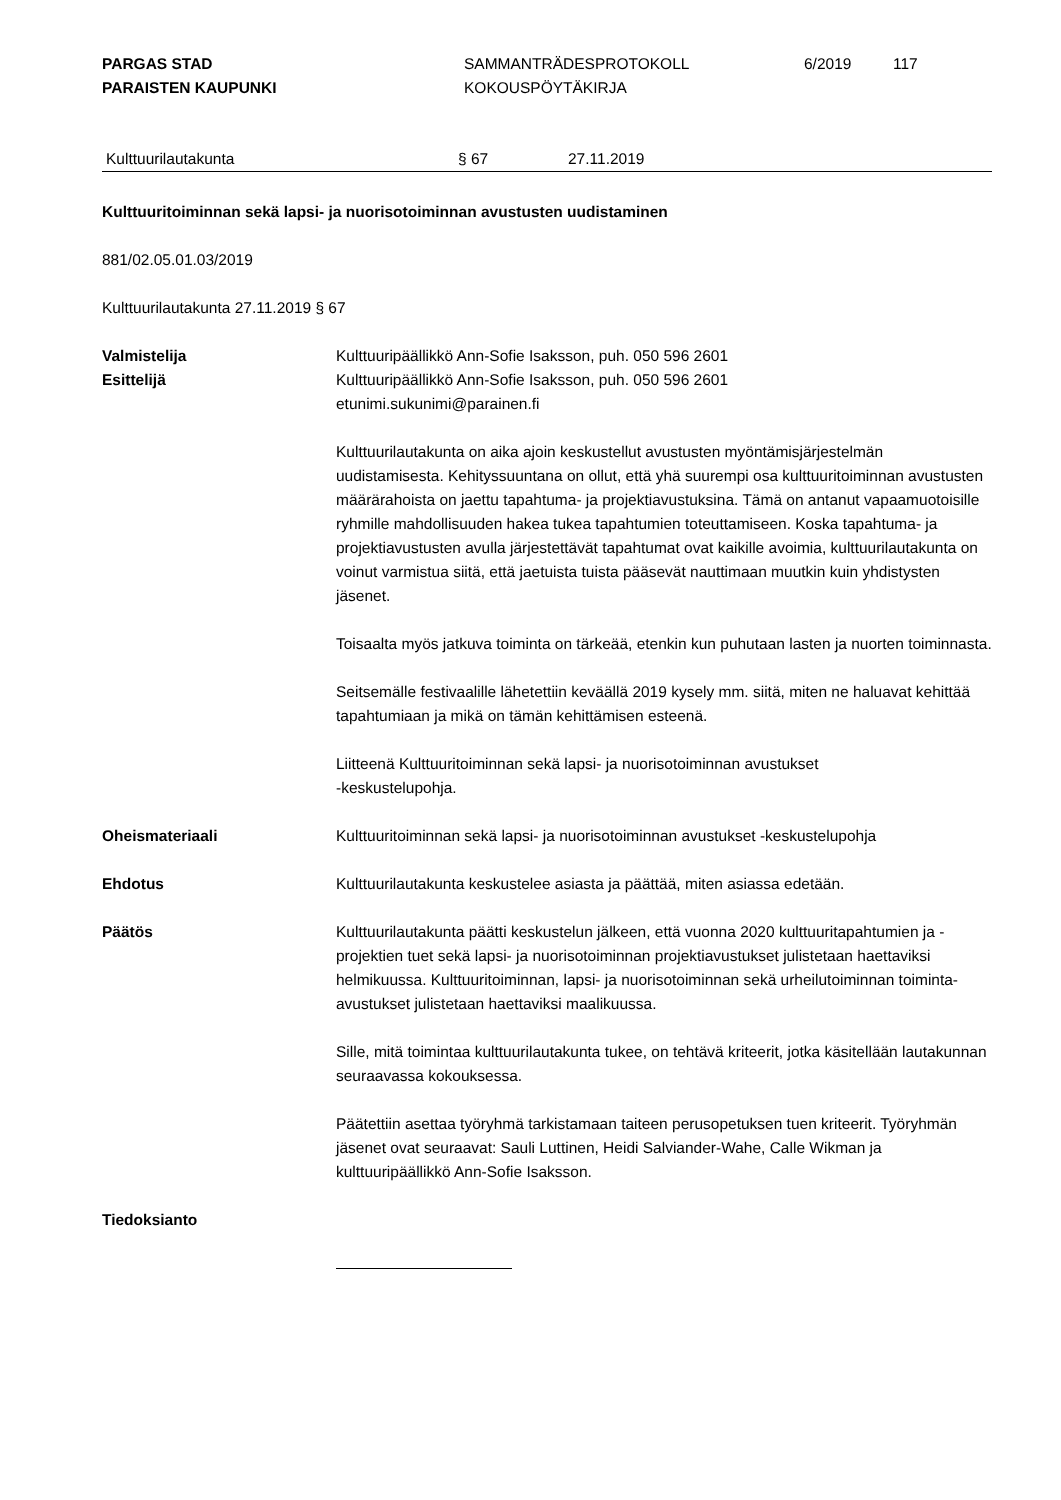PARGAS STAD
PARAISTEN KAUPUNKI
SAMMANTRÄDESPROTOKOLL
KOKOUSPÖYTÄKIRJA
6/2019 117
Kulttuurilautakunta § 67 27.11.2019
Kulttuuritoiminnan sekä lapsi- ja nuorisotoiminnan avustusten uudistaminen
881/02.05.01.03/2019
Kulttuurilautakunta 27.11.2019 § 67
Valmistelija
Esittelijä
Kulttuuripäällikkö Ann-Sofie Isaksson, puh. 050 596 2601
Kulttuuripäällikkö Ann-Sofie Isaksson, puh. 050 596 2601
etunimi.sukunimi@parainen.fi
Kulttuurilautakunta on aika ajoin keskustellut avustusten myöntämisjärjestelmän uudistamisesta. Kehityssuuntana on ollut, että yhä suurempi osa kulttuuritoiminnan avustusten määrärahoista on jaettu tapahtuma- ja projektiavustuksina. Tämä on antanut vapaamuotoisille ryhmille mahdollisuuden hakea tukea tapahtumien toteuttamiseen. Koska tapahtuma- ja projektiavustusten avulla järjestettävät tapahtumat ovat kaikille avoimia, kulttuurilautakunta on voinut varmistua siitä, että jaetuista tuista pääsevät nauttimaan muutkin kuin yhdistysten jäsenet.
Toisaalta myös jatkuva toiminta on tärkeää, etenkin kun puhutaan lasten ja nuorten toiminnasta.
Seitsemälle festivaalille lähetettiin keväällä 2019 kysely mm. siitä, miten ne haluavat kehittää tapahtumiaan ja mikä on tämän kehittämisen esteenä.
Liitteenä Kulttuuritoiminnan sekä lapsi- ja nuorisotoiminnan avustukset
-keskustelupohja.
Oheismateriaali Kulttuuritoiminnan sekä lapsi- ja nuorisotoiminnan avustukset -keskustelupohja
Ehdotus Kulttuurilautakunta keskustelee asiasta ja päättää, miten asiassa edetään.
Päätös Kulttuurilautakunta päätti keskustelun jälkeen, että vuonna 2020 kulttuuritapahtumien ja -projektien tuet sekä lapsi- ja nuorisotoiminnan projektiavustukset julistetaan haettaviksi helmikuussa. Kulttuuritoiminnan, lapsi- ja nuorisotoiminnan sekä urheilutoiminnan toiminta-avustukset julistetaan haettaviksi maalikuussa.
Sille, mitä toimintaa kulttuurilautakunta tukee, on tehtävä kriteerit, jotka käsitellään lautakunnan seuraavassa kokouksessa.
Päätettiin asettaa työryhmä tarkistamaan taiteen perusopetuksen tuen kriteerit. Työryhmän jäsenet ovat seuraavat: Sauli Luttinen, Heidi Salviander-Wahe, Calle Wikman ja kulttuuripäällikkö Ann-Sofie Isaksson.
Tiedoksianto